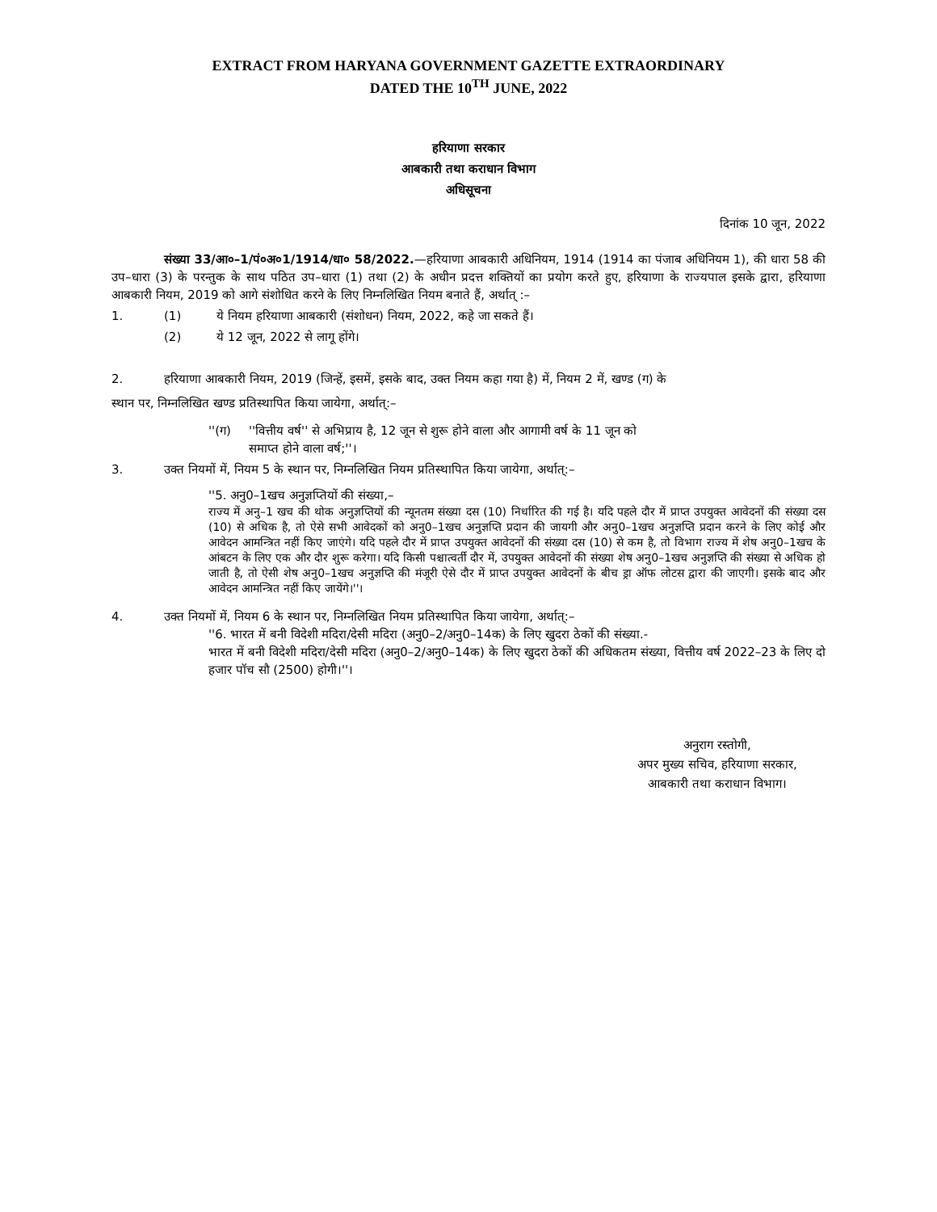EXTRACT FROM HARYANA GOVERNMENT GAZETTE EXTRAORDINARY
DATED THE 10<sup>TH</sup> JUNE, 2022
हरियाणा सरकार
आबकारी तथा कराधान विभाग
अधिसूचना
दिनांक 10 जून, 2022
संख्या 33/आ०–1/पं०अ०1/1914/धा० 58/2022.—हरियाणा आबकारी अधिनियम, 1914 (1914 का पंजाब अधिनियम 1), की धारा 58 की उप–धारा (3) के परन्तुक के साथ पठित उप–धारा (1) तथा (2) के अधीन प्रदत्त शक्तियों का प्रयोग करते हुए, हरियाणा के राज्यपाल इसके द्वारा, हरियाणा आबकारी नियम, 2019 को आगे संशोधित करने के लिए निम्नलिखित नियम बनाते हैं, अर्थात् :–
1. (1) ये नियम हरियाणा आबकारी (संशोधन) नियम, 2022, कहे जा सकते हैं।
(2) ये 12 जून, 2022 से लागू होंगे।
2. हरियाणा आबकारी नियम, 2019 (जिन्हें, इसमें, इसके बाद, उक्त नियम कहा गया है) में, नियम 2 में, खण्ड (ग) के
स्थान पर, निम्नलिखित खण्ड प्रतिस्थापित किया जायेगा, अर्थात्:–
''(ग) ''वित्तीय वर्ष'' से अभिप्राय है, 12 जून से शुरू होने वाला और आगामी वर्ष के 11 जून को
समाप्त होने वाला वर्ष;''।
3. उक्त नियमों में, नियम 5 के स्थान पर, निम्नलिखित नियम प्रतिस्थापित किया जायेगा, अर्थात्:–
''5. अनु0–1खच अनुज्ञप्तियों की संख्या,–
राज्य में अनु–1 खच की थोक अनुज्ञप्तियों की न्यूनतम संख्या दस (10) निर्धारित की गई है। यदि पहले दौर में प्राप्त उपयुक्त आवेदनों की संख्या दस (10) से अधिक है, तो ऐसे सभी आवेदकों को अनु0–1खच अनुज्ञप्ति प्रदान की जायगी और अनु0–1खच अनुज्ञप्ति प्रदान करने के लिए कोई और आवेदन आमन्त्रित नहीं किए जाएंगे। यदि पहले दौर में प्राप्त उपयुक्त आवेदनों की संख्या दस (10) से कम है, तो विभाग राज्य में शेष अनु0–1खच के आंबटन के लिए एक और दौर शुरू करेगा। यदि किसी पश्चात्वर्ती दौर में, उपयुक्त आवेदनों की संख्या शेष अनु0–1खच अनुज्ञप्ति की संख्या से अधिक हो जाती है, तो ऐसी शेष अनु0–1खच अनुज्ञप्ति की मंजूरी ऐसे दौर में प्राप्त उपयुक्त आवेदनों के बीच ड्रा ऑफ लोटस द्वारा की जाएगी। इसके बाद और आवेदन आमन्त्रित नहीं किए जायेंगे।''।
4. उक्त नियमों में, नियम 6 के स्थान पर, निम्नलिखित नियम प्रतिस्थापित किया जायेगा, अर्थात्:–
''6. भारत में बनी विदेशी मदिरा/देसी मदिरा (अनु0–2/अनु0–14क) के लिए खुदरा ठेकों की संख्या.-
भारत में बनी विदेशी मदिरा/देसी मदिरा (अनु0–2/अनु0–14क) के लिए खुदरा ठेकों की अधिकतम संख्या, वित्तीय वर्ष 2022–23 के लिए दो हजार पॉच सौ (2500) होगी।''।
अनुराग रस्तोगी,
अपर मुख्य सचिव, हरियाणा सरकार,
आबकारी तथा कराधान विभाग।